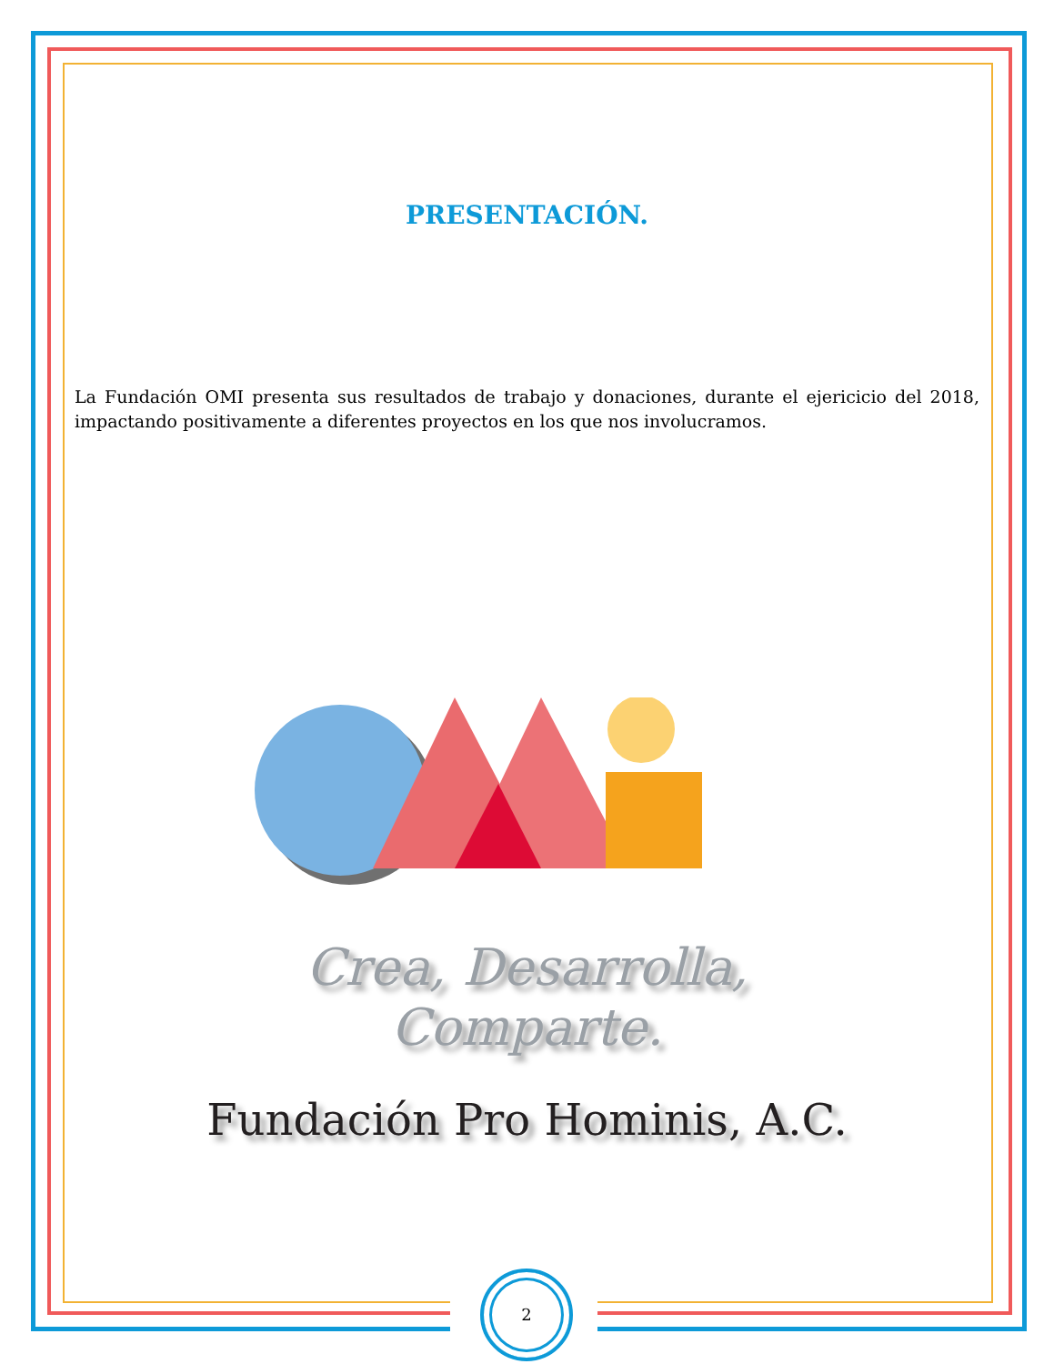PRESENTACIÓN.
La Fundación OMI presenta sus resultados de trabajo y donaciones, durante el ejericicio del 2018, impactando positivamente a diferentes proyectos en los que nos involucramos.
Crea, Desarrolla,
Comparte.
Fundación Pro Hominis, A.C.
2